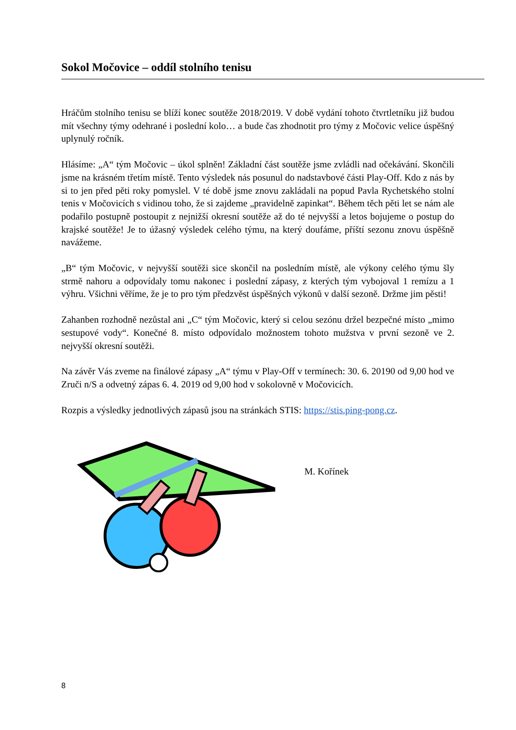Sokol Močovice – oddíl stolního tenisu
Hráčům stolního tenisu se blíží konec soutěže 2018/2019. V době vydání tohoto čtvrtletníku již budou mít všechny týmy odehrané i poslední kolo… a bude čas zhodnotit pro týmy z Močovic velice úspěšný uplynulý ročník.
Hlásíme: „A“ tým Močovic – úkol splněn! Základní část soutěže jsme zvládli nad očekávání. Skončili jsme na krásném třetím místě. Tento výsledek nás posunul do nadstavbové části Play-Off. Kdo z nás by si to jen před pěti roky pomyslel. V té době jsme znovu zakládali na popud Pavla Rychetského stolní tenis v Močovicích s vidinou toho, že si zajdeme „pravidelně zapinkat“. Během těch pěti let se nám ale podařilo postupně postoupit z nejnižší okresní soutěže až do té nejvyšší a letos bojujeme o postup do krajské soutěže! Je to úžasný výsledek celého týmu, na který doufáme, příští sezonu znovu úspěšně navážeme.
„B“ tým Močovic, v nejvyšší soutěži sice skončil na posledním místě, ale výkony celého týmu šly strmě nahoru a odpovídaly tomu nakonec i poslední zápasy, z kterých tým vybojoval 1 remízu a 1 výhru. Všichni věříme, že je to pro tým předzvěst úspěšných výkonů v další sezoně. Držme jim pěsti!
Zahanben rozhodně nezůstal ani „C“ tým Močovic, který si celou sezónu držel bezpečné místo „mimo sestupové vody“. Konečné 8. místo odpovídalo možnostem tohoto mužstva v první sezoně ve 2. nejvyšší okresní soutěži.
Na závěr Vás zveme na finálové zápasy „A“ týmu v Play-Off v termínech: 30. 6. 20190 od 9,00 hod ve Zruči n/S a odvetný zápas 6. 4. 2019 od 9,00 hod v sokolovně v Močovicích.
Rozpis a výsledky jednotlivých zápasů jsou na stránkách STIS: https://stis.ping-pong.cz.
M. Kořínek
8